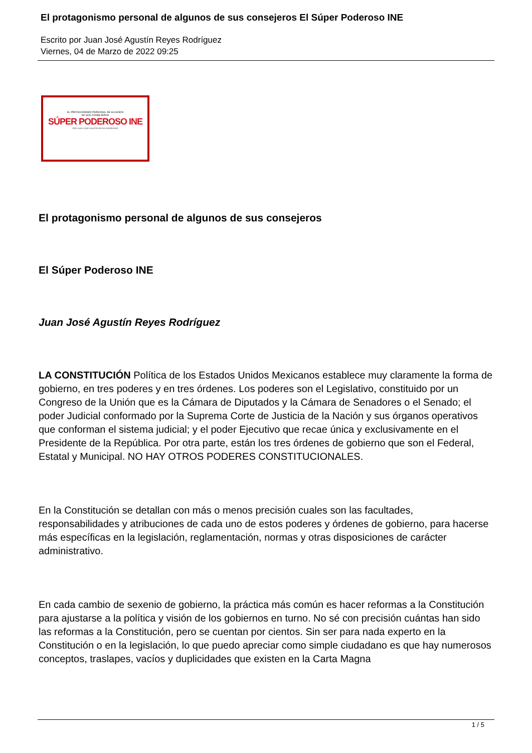El protagonismo personal de algunos de sus consejeros El Súper Poderoso INE
Escrito por Juan José Agustín Reyes Rodríguez
Viernes, 04 de Marzo de 2022 09:25
EL PROTAGONISMO PERSONAL DE ALGUNOS
DE SUS CONSEJEROS
SÚPER PODEROSO INE
POR JUAN JOSÉ AGUSTÍN REYES RODRÍGUEZ
El protagonismo personal de algunos de sus consejeros
El Súper Poderoso INE
Juan José Agustín Reyes Rodríguez
LA CONSTITUCIÓN Política de los Estados Unidos Mexicanos establece muy claramente la forma de gobierno, en tres poderes y en tres órdenes. Los poderes son el Legislativo, constituido por un Congreso de la Unión que es la Cámara de Diputados y la Cámara de Senadores o el Senado; el poder Judicial conformado por la Suprema Corte de Justicia de la Nación y sus órganos operativos que conforman el sistema judicial; y el poder Ejecutivo que recae única y exclusivamente en el Presidente de la República. Por otra parte, están los tres órdenes de gobierno que son el Federal, Estatal y Municipal. NO HAY OTROS PODERES CONSTITUCIONALES.
En la Constitución se detallan con más o menos precisión cuales son las facultades, responsabilidades y atribuciones de cada uno de estos poderes y órdenes de gobierno, para hacerse más específicas en la legislación, reglamentación, normas y otras disposiciones de carácter administrativo.
En cada cambio de sexenio de gobierno, la práctica más común es hacer reformas a la Constitución para ajustarse a la política y visión de los gobiernos en turno. No sé con precisión cuántas han sido las reformas a la Constitución, pero se cuentan por cientos. Sin ser para nada experto en la Constitución o en la legislación, lo que puedo apreciar como simple ciudadano es que hay numerosos conceptos, traslapes, vacíos y duplicidades que existen en la Carta Magna
1 / 5